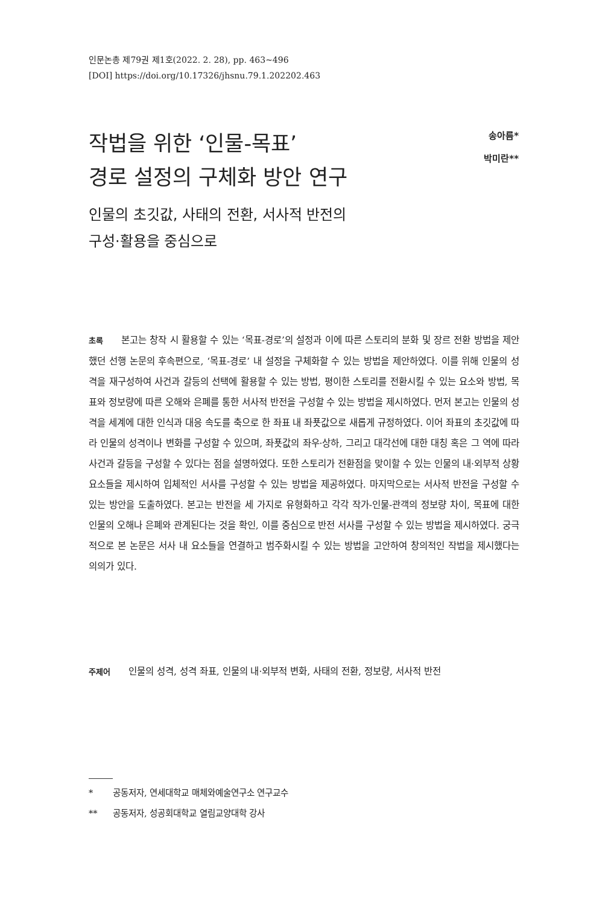인문논총 제79권 제1호(2022. 2. 28), pp. 463~496
[DOI] https://doi.org/10.17326/jhsnu.79.1.202202.463
작법을 위한 ‘인물-목표’
경로 설정의 구체화 방안 연구
인물의 초깃값, 사태의 전환, 서사적 반전의
구성·활용을 중심으로
송아름*
박미란**
초록 본고는 창작 시 활용할 수 있는 ‘목표-경로’의 설정과 이에 따른 스토리의 분화 및 장르 전환 방법을 제안했던 선행 논문의 후속편으로, ‘목표-경로’ 내 설정을 구체화할 수 있는 방법을 제안하였다. 이를 위해 인물의 성격을 재구성하여 사건과 갈등의 선택에 활용할 수 있는 방법, 평이한 스토리를 전환시킬 수 있는 요소와 방법, 목표와 정보량에 따른 오해와 은폐를 통한 서사적 반전을 구성할 수 있는 방법을 제시하였다. 먼저 본고는 인물의 성격을 세계에 대한 인식과 대응 속도를 축으로 한 좌표 내 좌푯값으로 새롭게 규정하였다. 이어 좌표의 초깃값에 따라 인물의 성격이나 변화를 구성할 수 있으며, 좌푯값의 좌우·상하, 그리고 대각선에 대한 대칭 혹은 그 역에 따라 사건과 갈등을 구성할 수 있다는 점을 설명하였다. 또한 스토리가 전환점을 맞이할 수 있는 인물의 내·외부적 상황 요소들을 제시하여 입체적인 서사를 구성할 수 있는 방법을 제공하였다. 마지막으로는 서사적 반전을 구성할 수 있는 방안을 도출하였다. 본고는 반전을 세 가지로 유형화하고 각각 작가-인물-관객의 정보량 차이, 목표에 대한 인물의 오해나 은폐와 관계된다는 것을 확인, 이를 중심으로 반전 서사를 구성할 수 있는 방법을 제시하였다. 궁극적으로 본 논문은 서사 내 요소들을 연결하고 범주화시킬 수 있는 방법을 고안하여 창의적인 작법을 제시했다는 의의가 있다.
주제어 인물의 성격, 성격 좌표, 인물의 내·외부적 변화, 사태의 전환, 정보량, 서사적 반전
* 공동저자, 연세대학교 매체와예술연구소 연구교수
** 공동저자, 성공회대학교 열림교양대학 강사